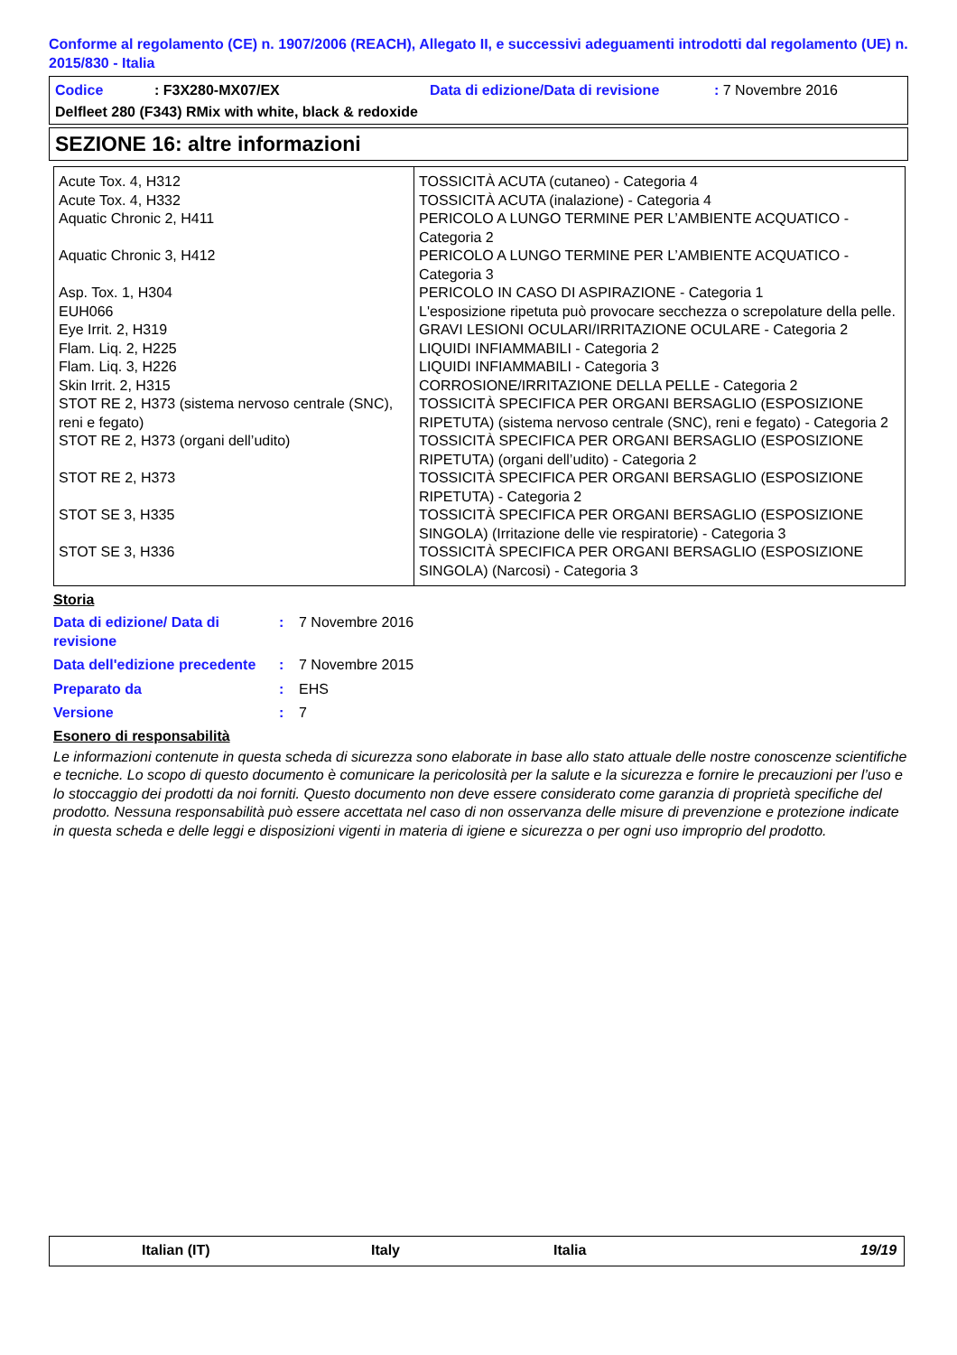Conforme al regolamento (CE) n. 1907/2006 (REACH), Allegato II, e successivi adeguamenti introdotti dal regolamento (UE) n. 2015/830 - Italia
Codice: F3X280-MX07/EX Data di edizione/Data di revisione: 7 Novembre 2016
Delfleet 280 (F343) RMix with white, black & redoxide
SEZIONE 16: altre informazioni
| Acute Tox. 4, H312 | TOSSICITÀ ACUTA (cutaneo) - Categoria 4 |
| Acute Tox. 4, H332 | TOSSICITÀ ACUTA (inalazione) - Categoria 4 |
| Aquatic Chronic 2, H411 | PERICOLO A LUNGO TERMINE PER L’AMBIENTE ACQUATICO - Categoria 2 |
| Aquatic Chronic 3, H412 | PERICOLO A LUNGO TERMINE PER L’AMBIENTE ACQUATICO - Categoria 3 |
| Asp. Tox. 1, H304 | PERICOLO IN CASO DI ASPIRAZIONE - Categoria 1 |
| EUH066 | L'esposizione ripetuta può provocare secchezza o screpolature della pelle. |
| Eye Irrit. 2, H319 | GRAVI LESIONI OCULARI/IRRITAZIONE OCULARE - Categoria 2 |
| Flam. Liq. 2, H225 | LIQUIDI INFIAMMABILI - Categoria 2 |
| Flam. Liq. 3, H226 | LIQUIDI INFIAMMABILI - Categoria 3 |
| Skin Irrit. 2, H315 | CORROSIONE/IRRITAZIONE DELLA PELLE - Categoria 2 |
| STOT RE 2, H373 (sistema nervoso centrale (SNC), reni e fegato) | TOSSICITÀ SPECIFICA PER ORGANI BERSAGLIO (ESPOSIZIONE RIPETUTA) (sistema nervoso centrale (SNC), reni e fegato) - Categoria 2 |
| STOT RE 2, H373 (organi dell’udito) | TOSSICITÀ SPECIFICA PER ORGANI BERSAGLIO (ESPOSIZIONE RIPETUTA) (organi dell’udito) - Categoria 2 |
| STOT RE 2, H373 | TOSSICITÀ SPECIFICA PER ORGANI BERSAGLIO (ESPOSIZIONE RIPETUTA) - Categoria 2 |
| STOT SE 3, H335 | TOSSICITÀ SPECIFICA PER ORGANI BERSAGLIO (ESPOSIZIONE SINGOLA) (Irritazione delle vie respiratorie) - Categoria 3 |
| STOT SE 3, H336 | TOSSICITÀ SPECIFICA PER ORGANI BERSAGLIO (ESPOSIZIONE SINGOLA) (Narcosi) - Categoria 3 |
Storia
Data di edizione/ Data di revisione: 7 Novembre 2016
Data dell'edizione precedente: 7 Novembre 2015
Preparato da: EHS
Versione: 7
Esonero di responsabilità
Le informazioni contenute in questa scheda di sicurezza sono elaborate in base allo stato attuale delle nostre conoscenze scientifiche e tecniche. Lo scopo di questo documento è comunicare la pericolosità per la salute e la sicurezza e fornire le precauzioni per l’uso e lo stoccaggio dei prodotti da noi forniti. Questo documento non deve essere considerato come garanzia di proprietà specifiche del prodotto. Nessuna responsabilità può essere accettata nel caso di non osservanza delle misure di prevenzione e protezione indicate in questa scheda e delle leggi e disposizioni vigenti in materia di igiene e sicurezza o per ogni uso improprio del prodotto.
Italian (IT) Italy Italia 19/19